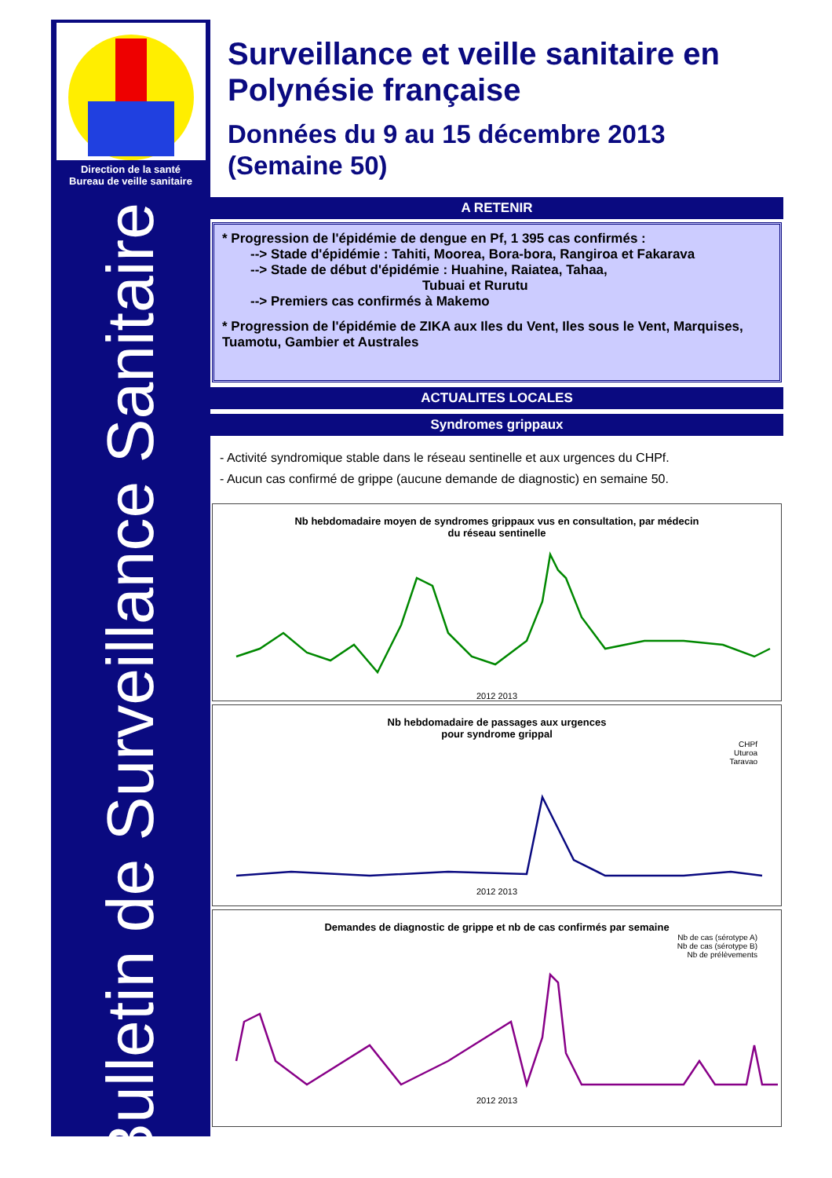Direction de la santé
Bureau de veille sanitaire
Bulletin de Surveillance Sanitaire
Surveillance et veille sanitaire en Polynésie française
Données du 9 au 15 décembre 2013 (Semaine 50)
A RETENIR
* Progression de l'épidémie de dengue en Pf, 1 395 cas confirmés :
--> Stade d'épidémie : Tahiti, Moorea, Bora-bora, Rangiroa et Fakarava
--> Stade de début d'épidémie : Huahine, Raiatea, Tahaa,
Tubuai et Rurutu
--> Premiers cas confirmés à Makemo
* Progression de l'épidémie de ZIKA aux Iles du Vent, Iles sous le Vent, Marquises, Tuamotu, Gambier et Australes
ACTUALITES LOCALES
Syndromes grippaux
- Activité syndromique stable dans le réseau sentinelle et aux urgences du CHPf.
- Aucun cas confirmé de grippe (aucune demande de diagnostic) en semaine 50.
Nb hebdomadaire moyen de syndromes grippaux vus en consultation, par médecin
du réseau sentinelle
2012 2013
Nb hebdomadaire de passages aux urgences
pour syndrome grippal
CHPf
Uturoa
Taravao
2012 2013
Demandes de diagnostic de grippe et nb de cas confirmés par semaine
Nb de cas (sérotype A)
Nb de cas (sérotype B)
Nb de prélèvements
2012 2013